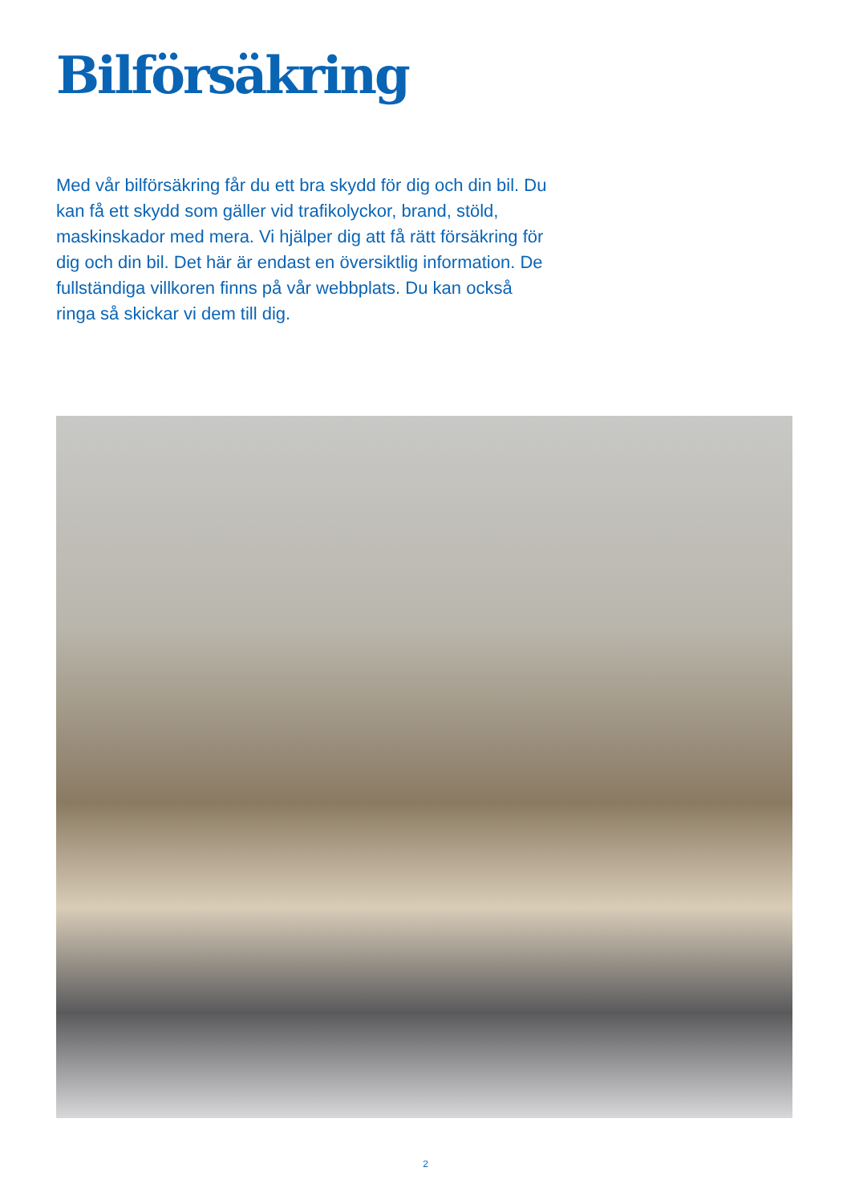Bilförsäkring
Med vår bilförsäkring får du ett bra skydd för dig och din bil. Du kan få ett skydd som gäller vid trafikolyckor, brand, stöld, maskinskador med mera. Vi hjälper dig att få rätt försäkring för dig och din bil. Det här är endast en översiktlig information. De fullständiga villkoren finns på vår webbplats. Du kan också ringa så skickar vi dem till dig.
2